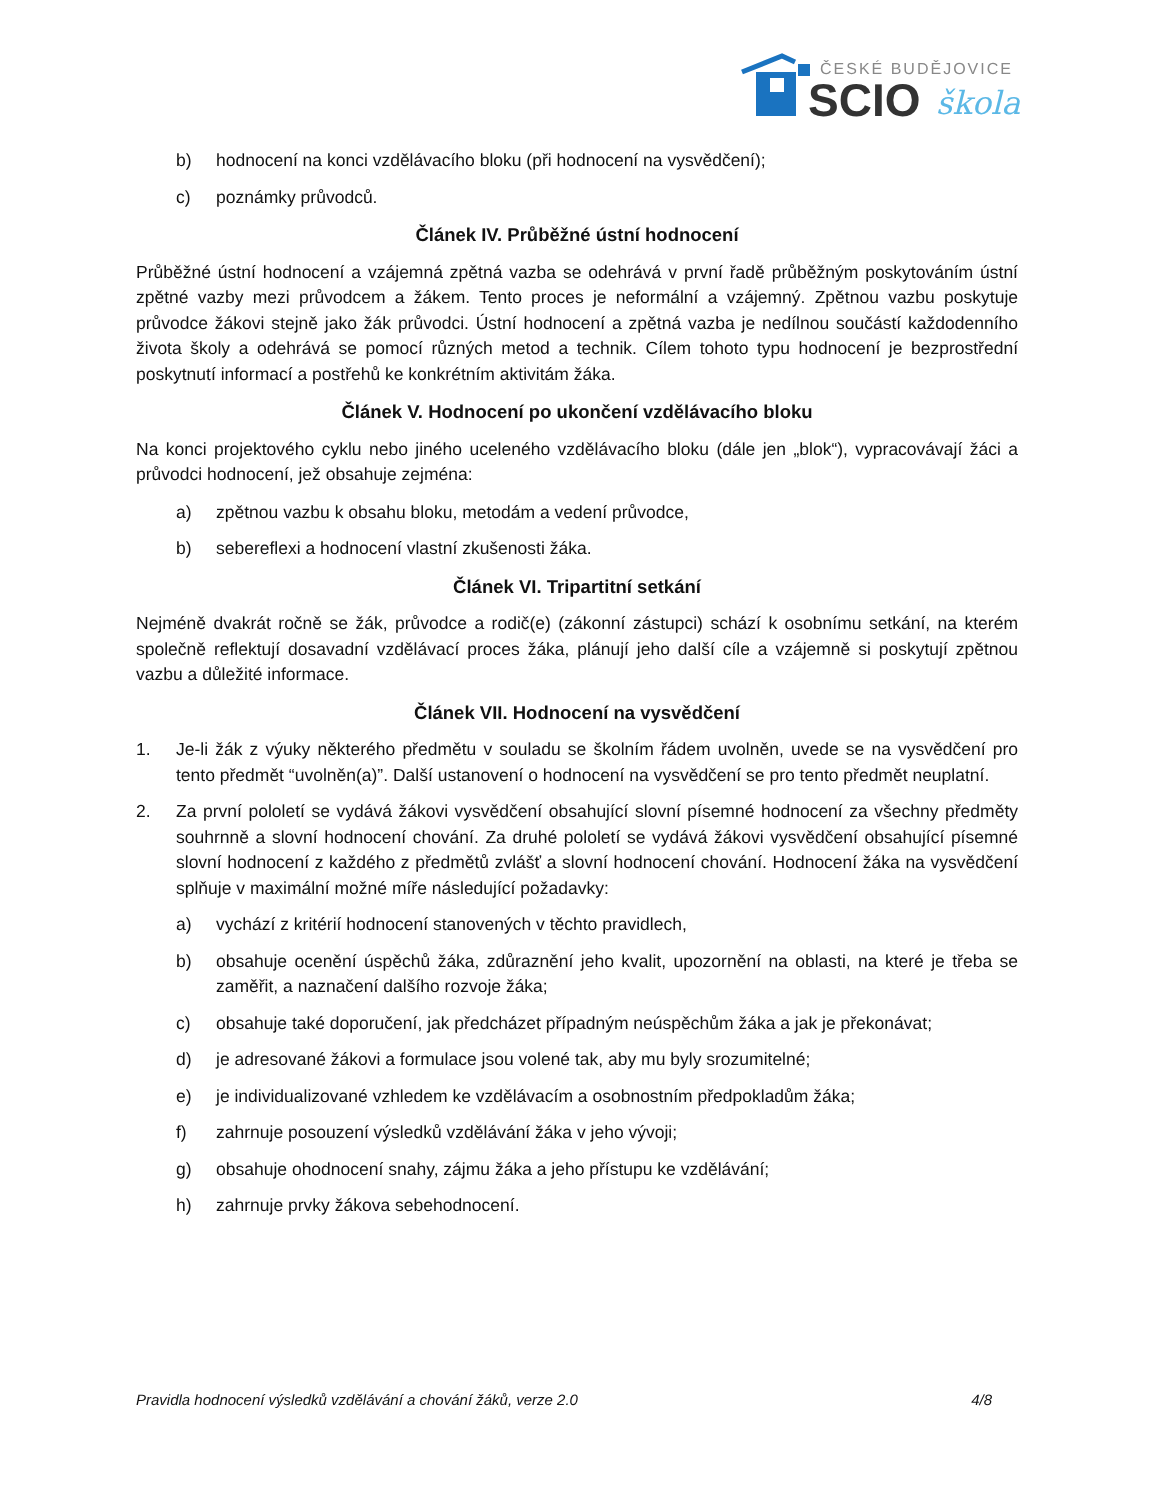ČESKÉ BUDĚJOVICE
SCIO
škola
b) hodnocení na konci vzdělávacího bloku (při hodnocení na vysvědčení);
c) poznámky průvodců.
Článek IV. Průběžné ústní hodnocení
Průběžné ústní hodnocení a vzájemná zpětná vazba se odehrává v první řadě průběžným poskytováním ústní zpětné vazby mezi průvodcem a žákem. Tento proces je neformální a vzájemný. Zpětnou vazbu poskytuje průvodce žákovi stejně jako žák průvodci. Ústní hodnocení a zpětná vazba je nedílnou součástí každodenního života školy a odehrává se pomocí různých metod a technik. Cílem tohoto typu hodnocení je bezprostřední poskytnutí informací a postřehů ke konkrétním aktivitám žáka.
Článek V. Hodnocení po ukončení vzdělávacího bloku
Na konci projektového cyklu nebo jiného uceleného vzdělávacího bloku (dále jen „blok“), vypracovávají žáci a průvodci hodnocení, jež obsahuje zejména:
a) zpětnou vazbu k obsahu bloku, metodám a vedení průvodce,
b) sebereflexi a hodnocení vlastní zkušenosti žáka.
Článek VI. Tripartitní setkání
Nejméně dvakrát ročně se žák, průvodce a rodič(e) (zákonní zástupci) schází k osobnímu setkání, na kterém společně reflektují dosavadní vzdělávací proces žáka, plánují jeho další cíle a vzájemně si poskytují zpětnou vazbu a důležité informace.
Článek VII. Hodnocení na vysvědčení
1. Je-li žák z výuky některého předmětu v souladu se školním řádem uvolněn, uvede se na vysvědčení pro tento předmět “uvolněn(a)”. Další ustanovení o hodnocení na vysvědčení se pro tento předmět neuplatní.
2. Za první pololetí se vydává žákovi vysvědčení obsahující slovní písemné hodnocení za všechny předměty souhrnně a slovní hodnocení chování. Za druhé pololetí se vydává žákovi vysvědčení obsahující písemné slovní hodnocení z každého z předmětů zvlášť a slovní hodnocení chování. Hodnocení žáka na vysvědčení splňuje v maximální možné míře následující požadavky:
a) vychází z kritérií hodnocení stanovených v těchto pravidlech,
b) obsahuje ocenění úspěchů žáka, zdůraznění jeho kvalit, upozornění na oblasti, na které je třeba se zaměřit, a naznačení dalšího rozvoje žáka;
c) obsahuje také doporučení, jak předcházet případným neúspěchům žáka a jak je překonávat;
d) je adresované žákovi a formulace jsou volené tak, aby mu byly srozumitelné;
e) je individualizované vzhledem ke vzdělávacím a osobnostním předpokladům žáka;
f) zahrnuje posouzení výsledků vzdělávání žáka v jeho vývoji;
g) obsahuje ohodnocení snahy, zájmu žáka a jeho přístupu ke vzdělávání;
h) zahrnuje prvky žákova sebehodnocení.
Pravidla hodnocení výsledků vzdělávání a chování žáků, verze 2.0 4/8